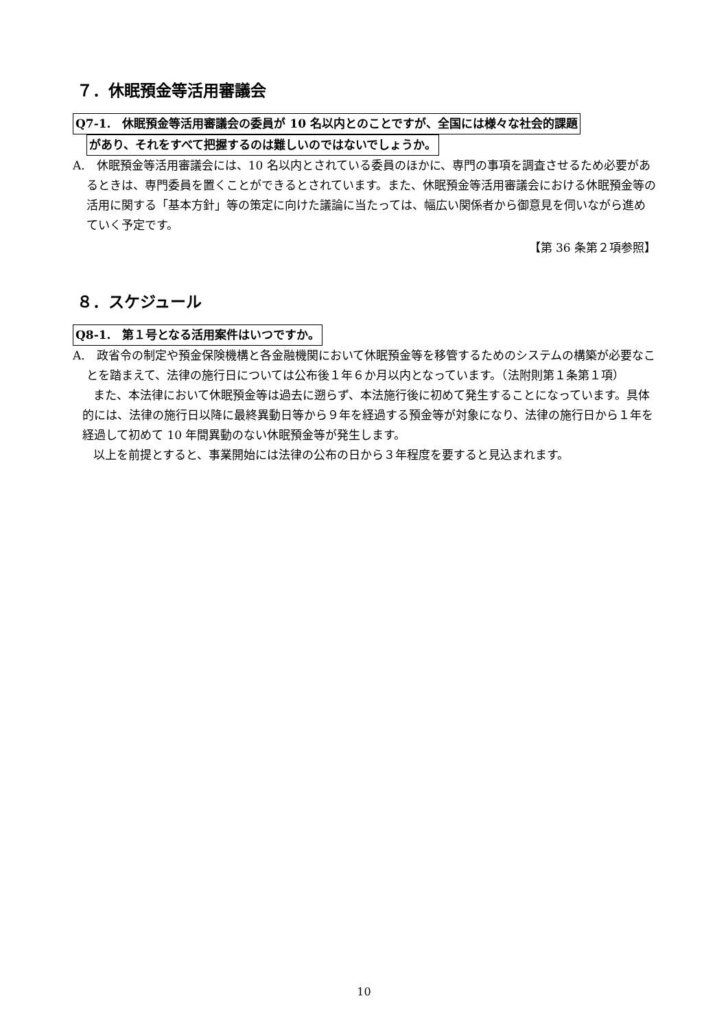７．休眠預金等活用審議会
Q7-1.　休眠預金等活用審議会の委員が 10 名以内とのことですが、全国には様々な社会的課題
があり、それをすべて把握するのは難しいのではないでしょうか。
A.　休眠預金等活用審議会には、10 名以内とされている委員のほかに、専門の事項を調査させるため必要があるときは、専門委員を置くことができるとされています。また、休眠預金等活用審議会における休眠預金等の活用に関する「基本方針」等の策定に向けた議論に当たっては、幅広い関係者から御意見を伺いながら進めていく予定です。
【第 36 条第２項参照】
８．スケジュール
Q8-1.　第１号となる活用案件はいつですか。
A.　政省令の制定や預金保険機構と各金融機関において休眠預金等を移管するためのシステムの構築が必要なことを踏まえて、法律の施行日については公布後１年６か月以内となっています。（法附則第１条第１項）
また、本法律において休眠預金等は過去に遡らず、本法施行後に初めて発生することになっています。具体的には、法律の施行日以降に最終異動日等から９年を経過する預金等が対象になり、法律の施行日から１年を経過して初めて 10 年間異動のない休眠預金等が発生します。
以上を前提とすると、事業開始には法律の公布の日から３年程度を要すると見込まれます。
10